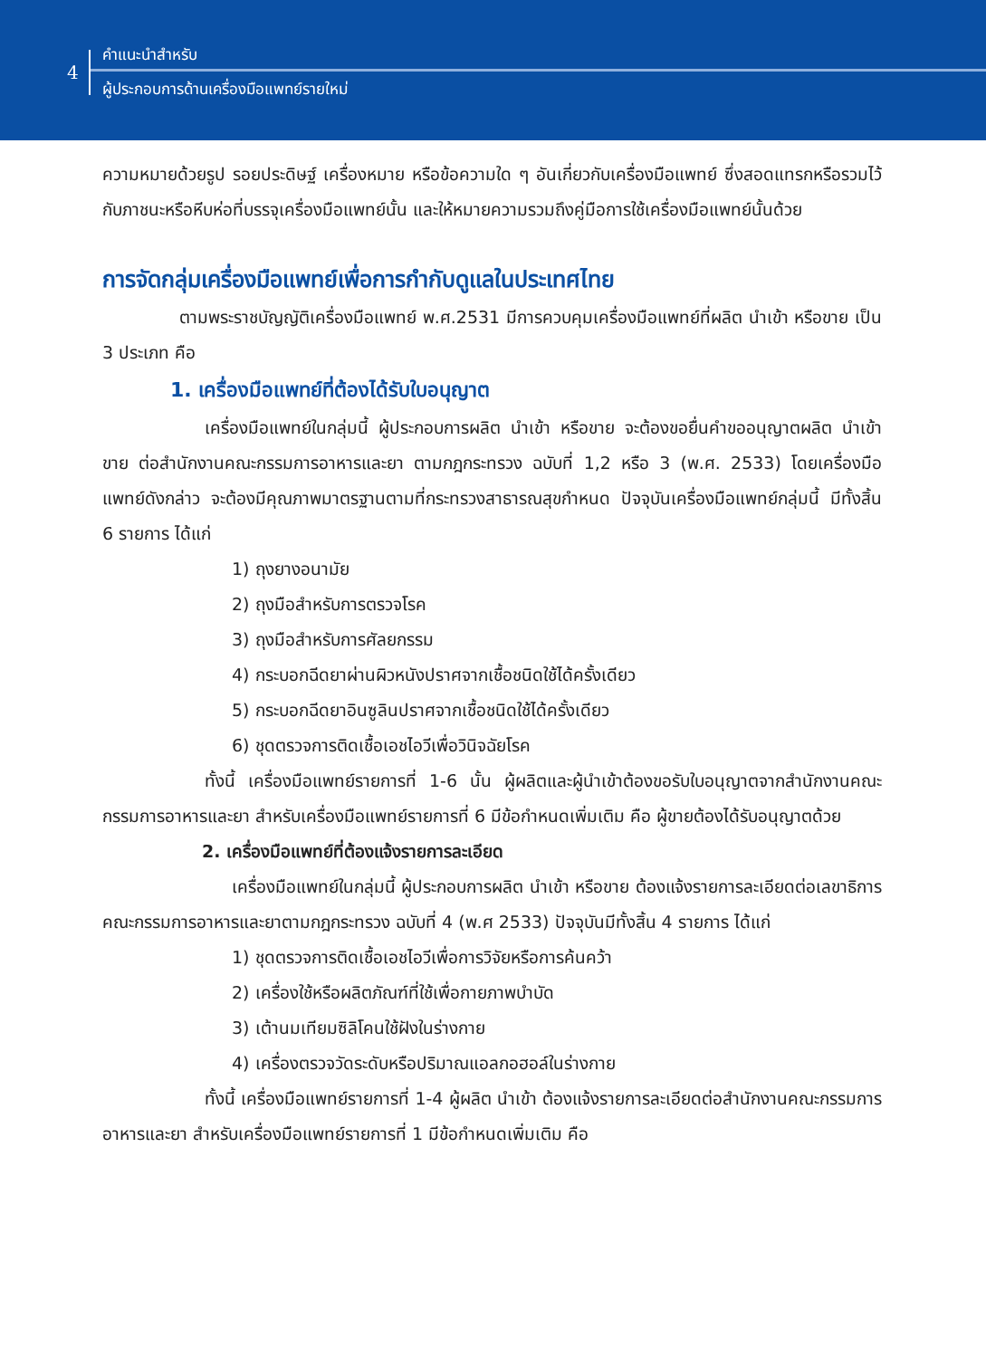4
คำแนะนำสำหรับ
ผู้ประกอบการด้านเครื่องมือแพทย์รายใหม่
ความหมายด้วยรูป รอยประดิษฐ์ เครื่องหมาย หรือข้อความใด ๆ อันเกี่ยวกับเครื่องมือแพทย์ ซึ่งสอดแทรกหรือรวมไว้กับภาชนะหรือหีบห่อที่บรรจุเครื่องมือแพทย์นั้น และให้หมายความรวมถึงคู่มือการใช้เครื่องมือแพทย์นั้นด้วย
การจัดกลุ่มเครื่องมือแพทย์เพื่อการกำกับดูแลในประเทศไทย
ตามพระราชบัญญัติเครื่องมือแพทย์ พ.ศ.2531 มีการควบคุมเครื่องมือแพทย์ที่ผลิต นำเข้า หรือขาย เป็น 3 ประเภท คือ
1. เครื่องมือแพทย์ที่ต้องได้รับใบอนุญาต
เครื่องมือแพทย์ในกลุ่มนี้ ผู้ประกอบการผลิต นำเข้า หรือขาย จะต้องขอยื่นคำขออนุญาตผลิต นำเข้า ขาย ต่อสำนักงานคณะกรรมการอาหารและยา ตามกฎกระทรวง ฉบับที่ 1,2 หรือ 3 (พ.ศ. 2533) โดยเครื่องมือแพทย์ดังกล่าว จะต้องมีคุณภาพมาตรฐานตามที่กระทรวงสาธารณสุขกำหนด ปัจจุบันเครื่องมือแพทย์กลุ่มนี้ มีทั้งสิ้น 6 รายการ ได้แก่
1) ถุงยางอนามัย
2) ถุงมือสำหรับการตรวจโรค
3) ถุงมือสำหรับการศัลยกรรม
4) กระบอกฉีดยาผ่านผิวหนังปราศจากเชื้อชนิดใช้ได้ครั้งเดียว
5) กระบอกฉีดยาอินซูลินปราศจากเชื้อชนิดใช้ได้ครั้งเดียว
6) ชุดตรวจการติดเชื้อเอชไอวีเพื่อวินิจฉัยโรค
ทั้งนี้ เครื่องมือแพทย์รายการที่ 1-6 นั้น ผู้ผลิตและผู้นำเข้าต้องขอรับใบอนุญาตจากสำนักงานคณะกรรมการอาหารและยา สำหรับเครื่องมือแพทย์รายการที่ 6 มีข้อกำหนดเพิ่มเติม คือ ผู้ขายต้องได้รับอนุญาตด้วย
2. เครื่องมือแพทย์ที่ต้องแจ้งรายการละเอียด
เครื่องมือแพทย์ในกลุ่มนี้ ผู้ประกอบการผลิต นำเข้า หรือขาย ต้องแจ้งรายการละเอียดต่อเลขาธิการคณะกรรมการอาหารและยาตามกฎกระทรวง ฉบับที่ 4 (พ.ศ 2533) ปัจจุบันมีทั้งสิ้น 4 รายการ ได้แก่
1) ชุดตรวจการติดเชื้อเอชไอวีเพื่อการวิจัยหรือการค้นคว้า
2) เครื่องใช้หรือผลิตภัณฑ์ที่ใช้เพื่อกายภาพบำบัด
3) เต้านมเทียมซิลิโคนใช้ฝังในร่างกาย
4) เครื่องตรวจวัดระดับหรือปริมาณแอลกอฮอล์ในร่างกาย
ทั้งนี้ เครื่องมือแพทย์รายการที่ 1-4 ผู้ผลิต นำเข้า ต้องแจ้งรายการละเอียดต่อสำนักงานคณะกรรมการอาหารและยา สำหรับเครื่องมือแพทย์รายการที่ 1 มีข้อกำหนดเพิ่มเติม คือ